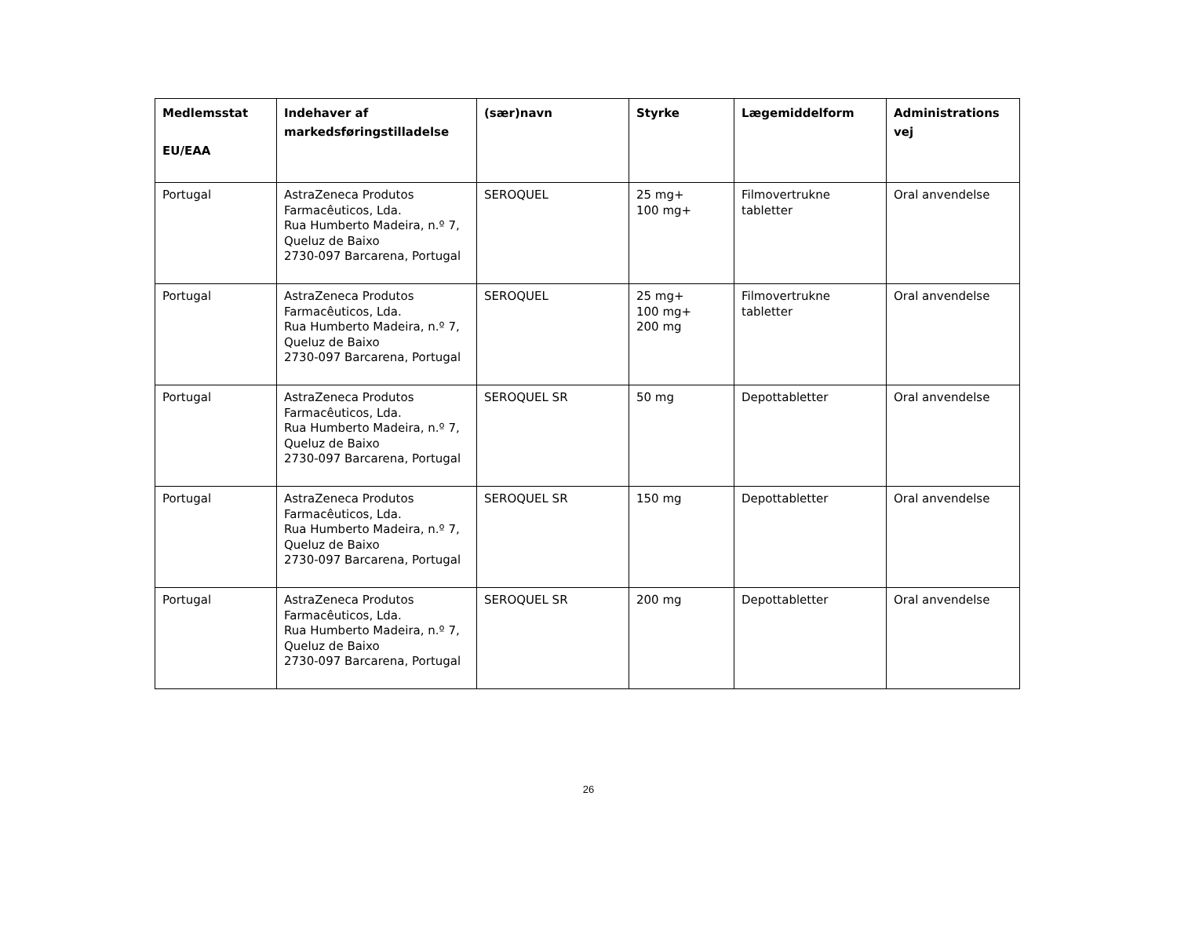| Medlemsstat EU/EAA | Indehaver af markedsføringstilladelse | (sær)navn | Styrke | Lægemiddelform | Administrations vej |
| --- | --- | --- | --- | --- | --- |
| Portugal | AstraZeneca Produtos Farmacêuticos, Lda. Rua Humberto Madeira, n.º 7, Queluz de Baixo 2730-097 Barcarena, Portugal | SEROQUEL | 25 mg+ 100 mg+ | Filmovertrukne tabletter | Oral anvendelse |
| Portugal | AstraZeneca Produtos Farmacêuticos, Lda. Rua Humberto Madeira, n.º 7, Queluz de Baixo 2730-097 Barcarena, Portugal | SEROQUEL | 25 mg+ 100 mg+ 200 mg | Filmovertrukne tabletter | Oral anvendelse |
| Portugal | AstraZeneca Produtos Farmacêuticos, Lda. Rua Humberto Madeira, n.º 7, Queluz de Baixo 2730-097 Barcarena, Portugal | SEROQUEL SR | 50 mg | Depottabletter | Oral anvendelse |
| Portugal | AstraZeneca Produtos Farmacêuticos, Lda. Rua Humberto Madeira, n.º 7, Queluz de Baixo 2730-097 Barcarena, Portugal | SEROQUEL SR | 150 mg | Depottabletter | Oral anvendelse |
| Portugal | AstraZeneca Produtos Farmacêuticos, Lda. Rua Humberto Madeira, n.º 7, Queluz de Baixo 2730-097 Barcarena, Portugal | SEROQUEL SR | 200 mg | Depottabletter | Oral anvendelse |
26